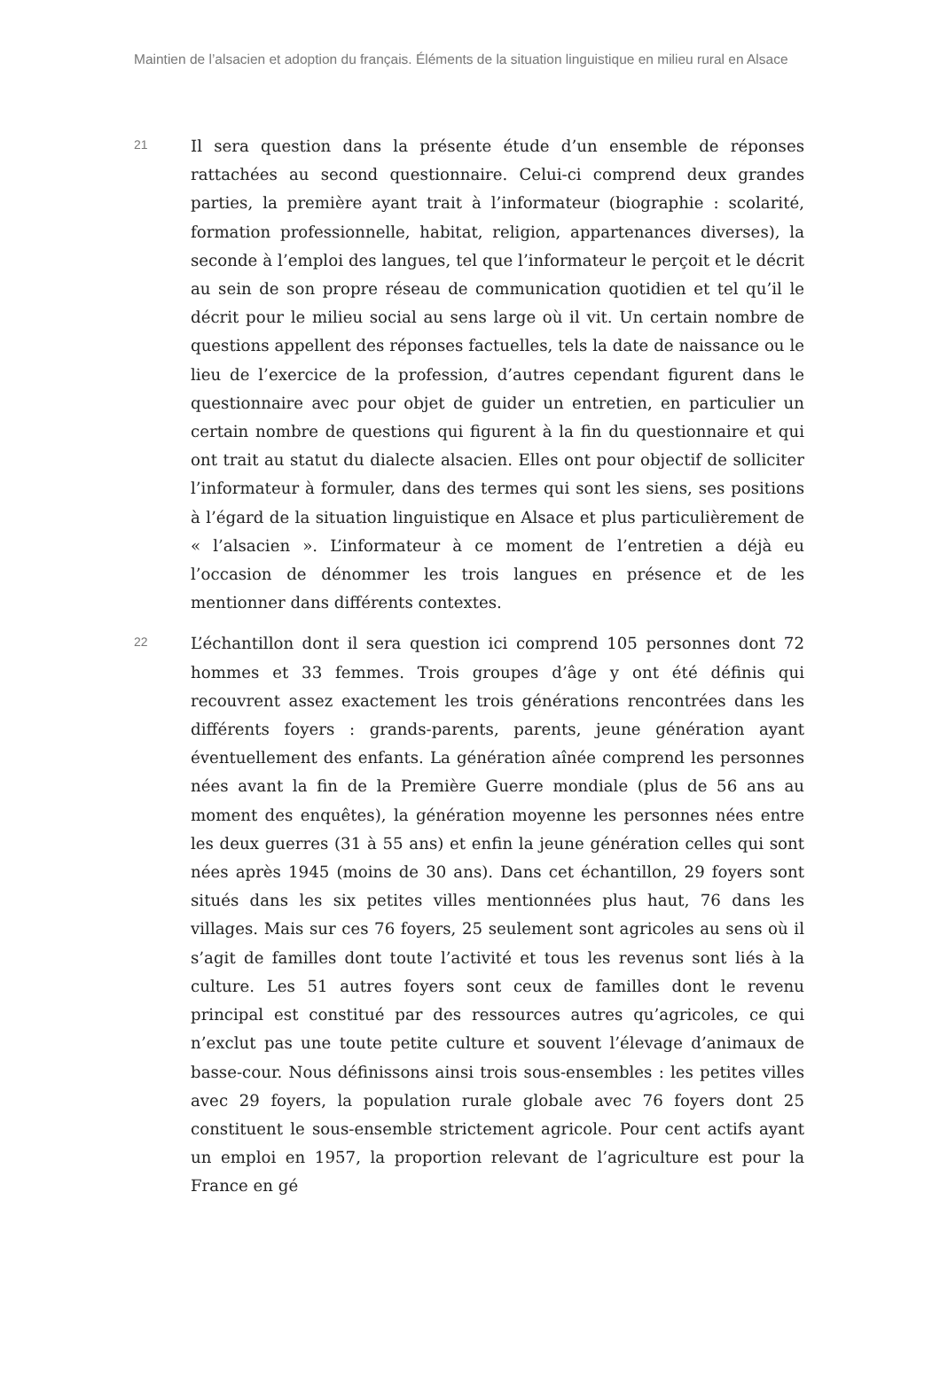Maintien de l’alsacien et adoption du français. Éléments de la situation linguistique en milieu rural en Alsace
21
Il sera question dans la présente étude d’un ensemble de réponses rattachées au second questionnaire. Celui-ci comprend deux grandes parties, la première ayant trait à l’informateur (biographie : scolarité, formation professionnelle, habitat, religion, appartenances diverses), la seconde à l’emploi des langues, tel que l’informateur le perçoit et le décrit au sein de son propre réseau de communication quotidien et tel qu’il le décrit pour le milieu social au sens large où il vit. Un certain nombre de questions appellent des réponses factuelles, tels la date de naissance ou le lieu de l’exercice de la profession, d’autres cependant figurent dans le questionnaire avec pour objet de guider un entretien, en particulier un certain nombre de questions qui figurent à la fin du questionnaire et qui ont trait au statut du dialecte alsacien. Elles ont pour objectif de solliciter l’informateur à formuler, dans des termes qui sont les siens, ses positions à l’égard de la situation linguistique en Alsace et plus particulièrement de « l’alsacien ». L’informateur à ce moment de l’entretien a déjà eu l’occasion de dénommer les trois langues en présence et de les mentionner dans différents contextes.
22
L’échantillon dont il sera question ici comprend 105 personnes dont 72 hommes et 33 femmes. Trois groupes d’âge y ont été définis qui recouvrent assez exactement les trois générations rencontrées dans les différents foyers : grands-parents, parents, jeune génération ayant éventuellement des enfants. La génération aînée comprend les personnes nées avant la fin de la Première Guerre mondiale (plus de 56 ans au moment des enquêtes), la génération moyenne les personnes nées entre les deux guerres (31 à 55 ans) et enfin la jeune génération celles qui sont nées après 1945 (moins de 30 ans). Dans cet échantillon, 29 foyers sont situés dans les six petites villes mentionnées plus haut, 76 dans les villages. Mais sur ces 76 foyers, 25 seulement sont agricoles au sens où il s’agit de familles dont toute l’activité et tous les revenus sont liés à la culture. Les 51 autres foyers sont ceux de familles dont le revenu principal est constitué par des ressources autres qu’agricoles, ce qui n’exclut pas une toute petite culture et souvent l’élevage d’animaux de basse-cour. Nous définissons ainsi trois sous-ensembles : les petites villes avec 29 foyers, la population rurale globale avec 76 foyers dont 25 constituent le sous-ensemble strictement agricole. Pour cent actifs ayant un emploi en 1957, la proportion relevant de l’agriculture est pour la France en gé